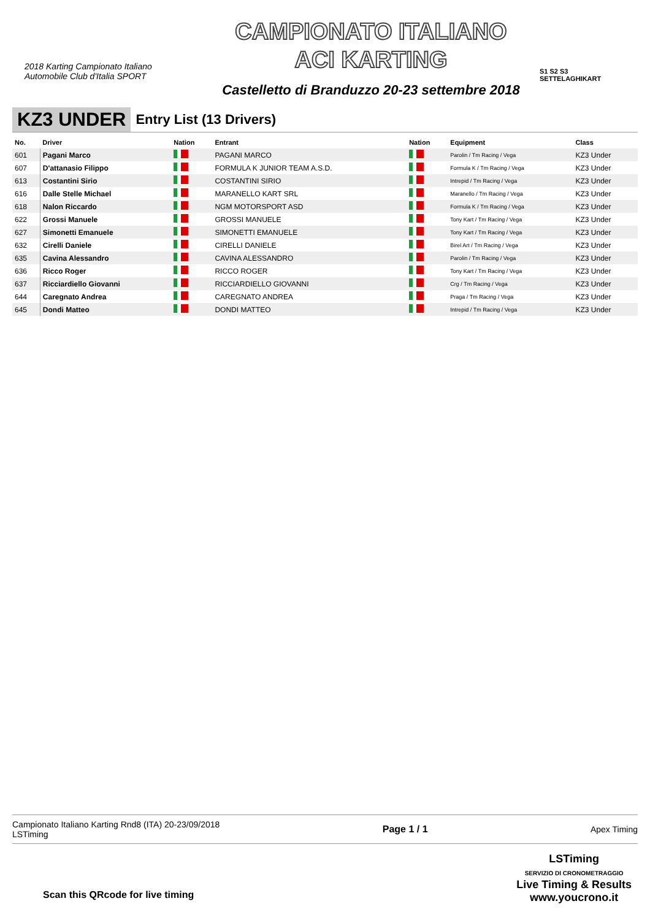2018 Karting Campionato Italiano
Automobile Club d'Italia SPORT
CAMPIONATO ITALIANO
ACI KARTING
Castelletto di Branduzzo 20-23 settembre 2018
S1 S2 S3
SETTELAGHIKART
KZ3 UNDER Entry List (13 Drivers)
| No. | Driver | Nation | Entrant | Nation | Equipment | Class |
| --- | --- | --- | --- | --- | --- | --- |
| 601 | Pagani Marco | | PAGANI MARCO | | Parolin / Tm Racing / Vega | KZ3 Under |
| 607 | D'attanasio Filippo | | FORMULA K JUNIOR TEAM A.S.D. | | Formula K / Tm Racing / Vega | KZ3 Under |
| 613 | Costantini Sirio | | COSTANTINI SIRIO | | Intrepid / Tm Racing / Vega | KZ3 Under |
| 616 | Dalle Stelle Michael | | MARANELLO KART SRL | | Maranello / Tm Racing / Vega | KZ3 Under |
| 618 | Nalon Riccardo | | NGM MOTORSPORT ASD | | Formula K / Tm Racing / Vega | KZ3 Under |
| 622 | Grossi Manuele | | GROSSI MANUELE | | Tony Kart / Tm Racing / Vega | KZ3 Under |
| 627 | Simonetti Emanuele | | SIMONETTI EMANUELE | | Tony Kart / Tm Racing / Vega | KZ3 Under |
| 632 | Cirelli Daniele | | CIRELLI DANIELE | | Birel Art / Tm Racing / Vega | KZ3 Under |
| 635 | Cavina Alessandro | | CAVINA ALESSANDRO | | Parolin / Tm Racing / Vega | KZ3 Under |
| 636 | Ricco Roger | | RICCO ROGER | | Tony Kart / Tm Racing / Vega | KZ3 Under |
| 637 | Ricciardiello Giovanni | | RICCIARDIELLO GIOVANNI | | Crg / Tm Racing / Vega | KZ3 Under |
| 644 | Caregnato Andrea | | CAREGNATO ANDREA | | Praga / Tm Racing / Vega | KZ3 Under |
| 645 | Dondi Matteo | | DONDI MATTEO | | Intrepid / Tm Racing / Vega | KZ3 Under |
Campionato Italiano Karting Rnd8 (ITA) 20-23/09/2018
LSTiming
Page 1 / 1 Apex Timing
Scan this QRcode for live timing
LSTiming
SERVIZIO DI CRONOMETRAGGIO
Live Timing & Results
www.youcrono.it